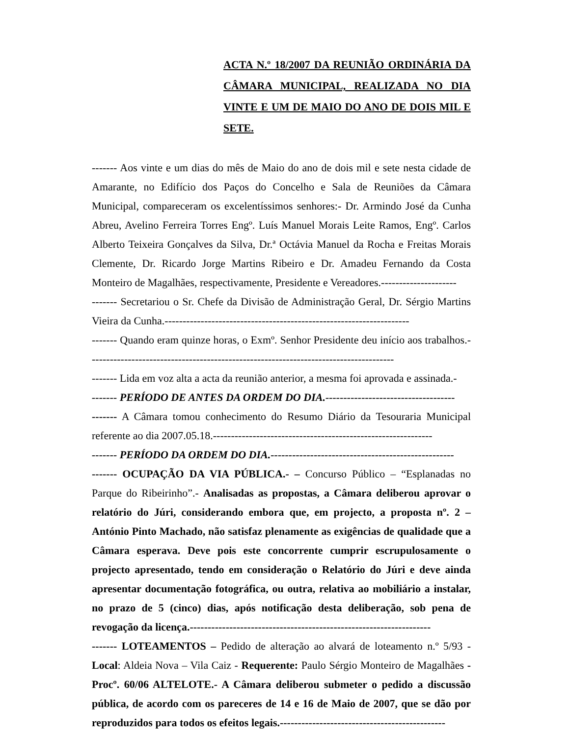ACTA N.º 18/2007 DA REUNIÃO ORDINÁRIA DA CÂMARA MUNICIPAL, REALIZADA NO DIA VINTE E UM DE MAIO DO ANO DE DOIS MIL E SETE.
------- Aos vinte e um dias do mês de Maio do ano de dois mil e sete nesta cidade de Amarante, no Edifício dos Paços do Concelho e Sala de Reuniões da Câmara Municipal, compareceram os excelentíssimos senhores:- Dr. Armindo José da Cunha Abreu, Avelino Ferreira Torres Engº. Luís Manuel Morais Leite Ramos, Engº. Carlos Alberto Teixeira Gonçalves da Silva, Dr.ª Octávia Manuel da Rocha e Freitas Morais Clemente, Dr. Ricardo Jorge Martins Ribeiro e Dr. Amadeu Fernando da Costa Monteiro de Magalhães, respectivamente, Presidente e Vereadores.---------------------
------- Secretariou o Sr. Chefe da Divisão de Administração Geral, Dr. Sérgio Martins Vieira da Cunha.--------------------------------------------------------------------
------- Quando eram quinze horas, o Exmº. Senhor Presidente deu início aos trabalhos.-------------------------------------------------------------------------------------
------- Lida em voz alta a acta da reunião anterior, a mesma foi aprovada e assinada.-
------- PERÍODO DE ANTES DA ORDEM DO DIA.------------------------------------
------- A Câmara tomou conhecimento do Resumo Diário da Tesouraria Municipal referente ao dia 2007.05.18.-------------------------------------------------------------
------- PERÍODO DA ORDEM DO DIA.---------------------------------------------------
------- OCUPAÇÃO DA VIA PÚBLICA.- – Concurso Público – “Esplanadas no Parque do Ribeirinho”.- Analisadas as propostas, a Câmara deliberou aprovar o relatório do Júri, considerando embora que, em projecto, a proposta nº. 2 – António Pinto Machado, não satisfaz plenamente as exigências de qualidade que a Câmara esperava. Deve pois este concorrente cumprir escrupulosamente o projecto apresentado, tendo em consideração o Relatório do Júri e deve ainda apresentar documentação fotográfica, ou outra, relativa ao mobiliário a instalar, no prazo de 5 (cinco) dias, após notificação desta deliberação, sob pena de revogação da licença.-------------------------------------------------------------------
------- LOTEAMENTOS – Pedido de alteração ao alvará de loteamento n.º 5/93 - Local: Aldeia Nova – Vila Caiz - Requerente: Paulo Sérgio Monteiro de Magalhães - Procº. 60/06 ALTELOTE.- A Câmara deliberou submeter o pedido a discussão pública, de acordo com os pareceres de 14 e 16 de Maio de 2007, que se dão por reproduzidos para todos os efeitos legais.----------------------------------------------